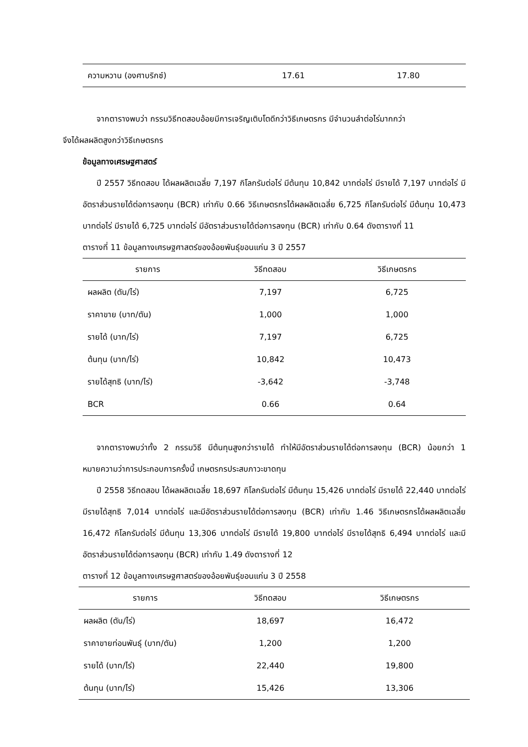| ความหวาน (องศาบริกซ์) | 17.61 | 17.80 |
จากตารางพบว่า กรรมวิธีทดสอบอ้อยมีการเจริญเติบโตดีกว่าวิธีเกษตรกร มีจำนวนลำต่อไร่มากกว่า
จึงได้ผลผลิตสูงกว่าวิธีเกษตรกร
ข้อมูลทางเศรษฐศาสตร์
ปี 2557 วิธีทดสอบ ได้ผลผลิตเฉลี่ย 7,197 กิโลกรัมต่อไร่ มีต้นทุน 10,842 บาทต่อไร่ มีรายได้ 7,197 บาทต่อไร่ มีอัตราส่วนรายได้ต่อการลงทุน (BCR) เท่ากับ 0.66 วิธีเกษตรกรได้ผลผลิตเฉลี่ย 6,725 กิโลกรัมต่อไร่ มีต้นทุน 10,473 บาทต่อไร่ มีรายได้ 6,725 บาทต่อไร่ มีอัตราส่วนรายได้ต่อการลงทุน (BCR) เท่ากับ 0.64 ดังตารางที่ 11
ตารางที่ 11 ข้อมูลทางเศรษฐศาสตร์ของอ้อยพันธุ์ขอนแก่น 3 ปี 2557
| รายการ | วิธีทดสอบ | วิธีเกษตรกร |
| --- | --- | --- |
| ผลผลิต (ตัน/ไร่) | 7,197 | 6,725 |
| ราคาขาย (บาท/ตัน) | 1,000 | 1,000 |
| รายได้ (บาท/ไร่) | 7,197 | 6,725 |
| ต้นทุน (บาท/ไร่) | 10,842 | 10,473 |
| รายได้สุทธิ (บาท/ไร่) | -3,642 | -3,748 |
| BCR | 0.66 | 0.64 |
จากตารางพบว่าทั้ง 2 กรรมวิธี มีต้นทุนสูงกว่ารายได้ ทำให้มีอัตราส่วนรายได้ต่อการลงทุน (BCR) น้อยกว่า 1 หมายความว่าการประกอบการครั้งนี้ เกษตรกรประสบภาวะขาดทุน
ปี 2558 วิธีทดสอบ ได้ผลผลิตเฉลี่ย 18,697 กิโลกรัมต่อไร่ มีต้นทุน 15,426 บาทต่อไร่ มีรายได้ 22,440 บาทต่อไร่ มีรายได้สุทธิ 7,014 บาทต่อไร่ และมีอัตราส่วนรายได้ต่อการลงทุน (BCR) เท่ากับ 1.46 วิธีเกษตรกรได้ผลผลิตเฉลี่ย 16,472 กิโลกรัมต่อไร่ มีต้นทุน 13,306 บาทต่อไร่ มีรายได้ 19,800 บาทต่อไร่ มีรายได้สุทธิ 6,494 บาทต่อไร่ และมีอัตราส่วนรายได้ต่อการลงทุน (BCR) เท่ากับ 1.49 ดังตารางที่ 12
ตารางที่ 12 ข้อมูลทางเศรษฐศาสตร์ของอ้อยพันธุ์ขอนแก่น 3 ปี 2558
| รายการ | วิธีทดสอบ | วิธีเกษตรกร |
| --- | --- | --- |
| ผลผลิต (ตัน/ไร่) | 18,697 | 16,472 |
| ราคาขายท่อนพันธุ์ (บาท/ตัน) | 1,200 | 1,200 |
| รายได้ (บาท/ไร่) | 22,440 | 19,800 |
| ต้นทุน (บาท/ไร่) | 15,426 | 13,306 |